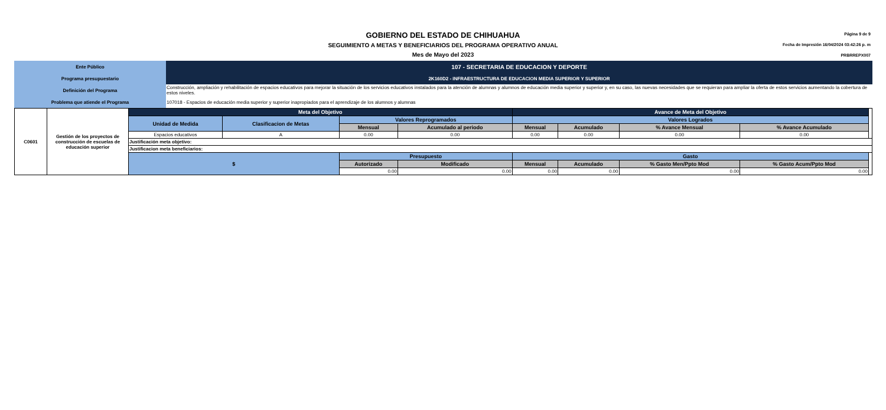Página 9 de 9
Fecha de Impresión 16/04/2024 03:42:26 p. m
PRBRREPX007
GOBIERNO DEL ESTADO DE CHIHUAHUA
SEGUIMIENTO A METAS Y BENEFICIARIOS DEL PROGRAMA OPERATIVO ANUAL
Mes de Mayo del 2023
| Ente Público | 107 - SECRETARIA DE EDUCACION Y DEPORTE |
| Programa presupuestario | 2K160D2 - INFRAESTRUCTURA DE EDUCACION MEDIA SUPERIOR Y SUPERIOR |
| Definición del Programa | Construcción, ampliación y rehabilitación de espacios educativos para mejorar la situación de los servicios educativos instalados para la atención de alumnas y alumnos de educación media superior y superior y, en su caso, las nuevas necesidades que se requieran para ampliar la oferta de estos servicios aumentando la cobertura de estos niveles. |
| Problema que atiende el Programa | 107018 - Espacios de educación media superior y superior inapropiados para el aprendizaje de los alumnos y alumnas |
| C0601 | Gestión de los proyectos de construcción de escuelas de educación superior | Meta del Objetivo | | | | Avance de Meta del Objetivo | | | | |
| | | Unidad de Medida | Clasificacion de Metas | Valores Reprogramados | | Valores Logrados | | | | |
| | | | | Mensual | Acumulado al periodo | Mensual | Acumulado | % Avance Mensual | % Avance Acumulado | |
| | | Espacios educativos | A | 0.00 | 0.00 | 0.00 | 0.00 | 0.00 | 0.00 | |
| | | Justificación meta objetivo: | | | | | | | | |
| | | Justificacion meta beneficiarios: | | | | | | | | |
| | | $ | | Presupuesto | | Gasto | | | | |
| | | | | Autorizado | Modificado | Mensual | Acumulado | % Gasto Men/Ppto Mod | % Gasto Acum/Ppto Mod | |
| | | | | 0.00 | 0.00 | 0.00 | 0.00 | 0.00 | 0.00 | |